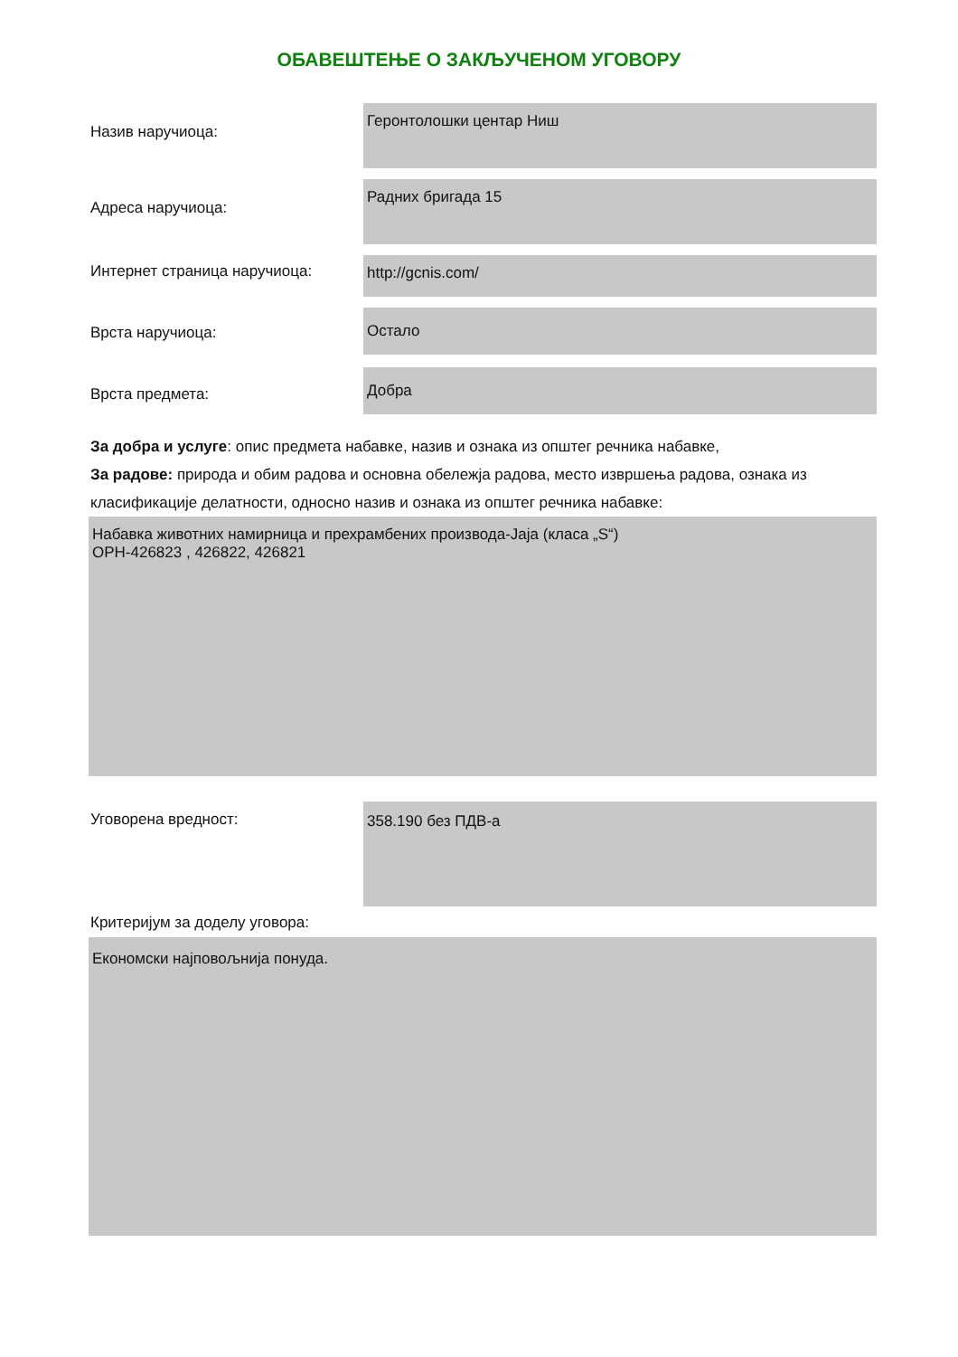ОБАВЕШТЕЊЕ О ЗАКЉУЧЕНОМ УГОВОРУ
Назив наручиоца:
Геронтолошки центар Ниш
Адреса наручиоца:
Радних бригада 15
Интернет страница наручиоца:
http://gcnis.com/
Врста наручиоца:
Остало
Врста предмета:
Добра
За добра и услуге: опис предмета набавке, назив и ознака из општег речника набавке,
За радове: природа и обим радова и основна обележја радова, место извршења радова, ознака из класификације делатности, односно назив и ознака из општег речника набавке:
Набавка животних намирница и прехрамбених производа-Јаја (класа „S“)
ОРН-426823 , 426822, 426821
Уговорена вредност:
358.190 без ПДВ-а
Критеријум за доделу уговора:
Економски најповољнија понуда.